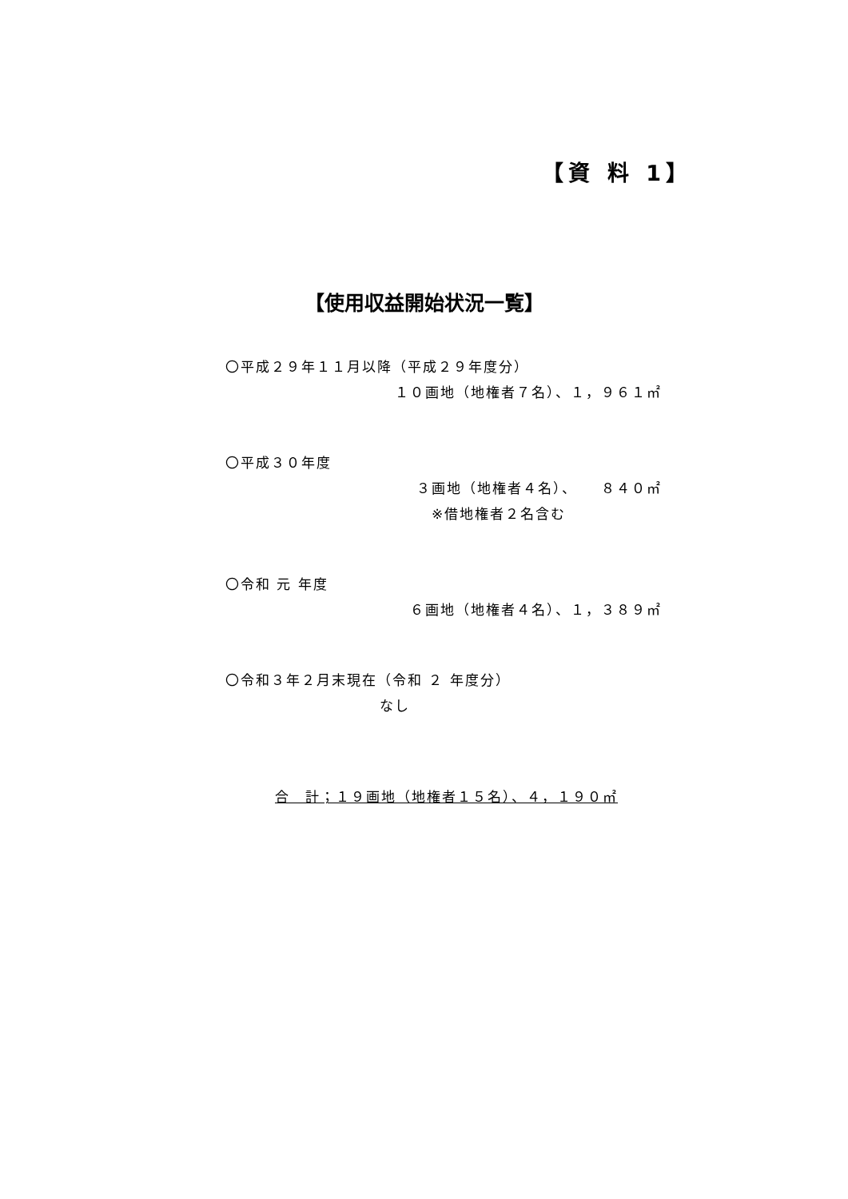【資 料 1】
【使用収益開始状況一覧】
〇平成２９年１１月以降（平成２９年度分）
１０画地（地権者７名）、１，９６１㎡
〇平成３０年度
３画地（地権者４名）、　　８４０㎡
※借地権者２名含む
〇令和 元 年度
６画地（地権者４名）、１，３８９㎡
〇令和３年２月末現在（令和 ２ 年度分）
なし
合　計；１９画地（地権者１５名）、４，１９０㎡